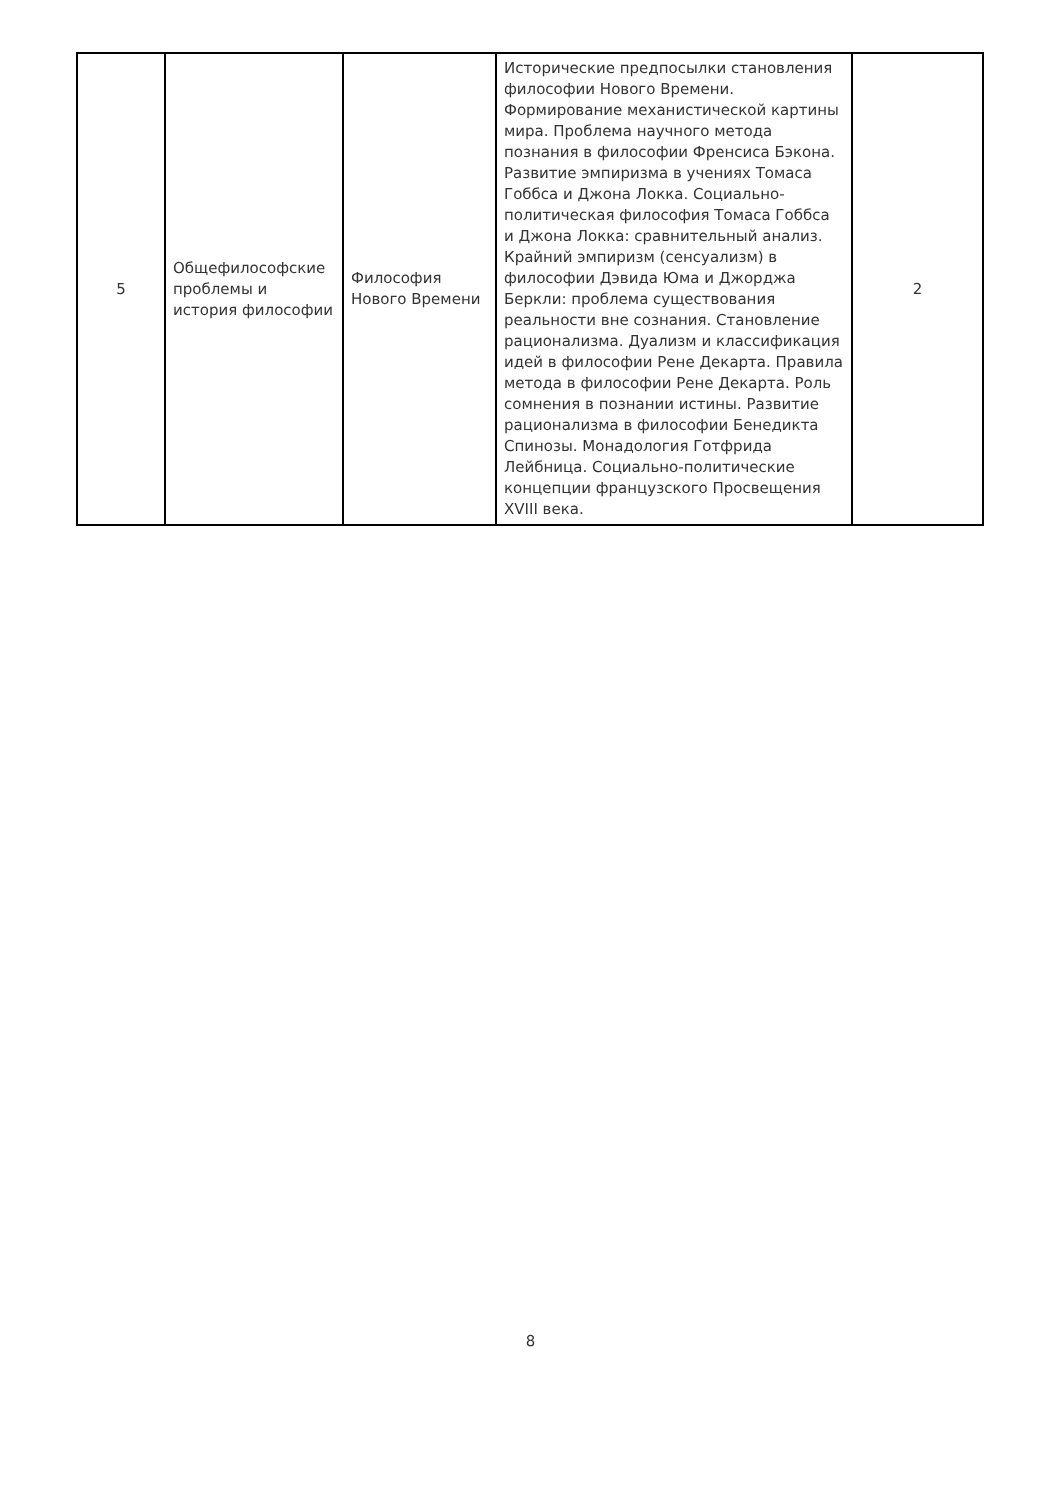| 5 | Общефилософские проблемы и история философии | Философия Нового Времени | Исторические предпосылки становления философии Нового Времени. Формирование механистической картины мира. Проблема научного метода познания в философии Френсиса Бэкона. Развитие эмпиризма в учениях Томаса Гоббса и Джона Локка. Социально-политическая философия Томаса Гоббса и Джона Локка: сравнительный анализ. Крайний эмпиризм (сенсуализм) в философии Дэвида Юма и Джорджа Беркли: проблема существования реальности вне сознания. Становление рационализма. Дуализм и классификация идей в философии Рене Декарта. Правила метода в философии Рене Декарта. Роль сомнения в познании истины. Развитие рационализма в философии Бенедикта Спинозы. Монадология Готфрида Лейбница. Социально-политические концепции французского Просвещения XVIII века. | 2 |
8